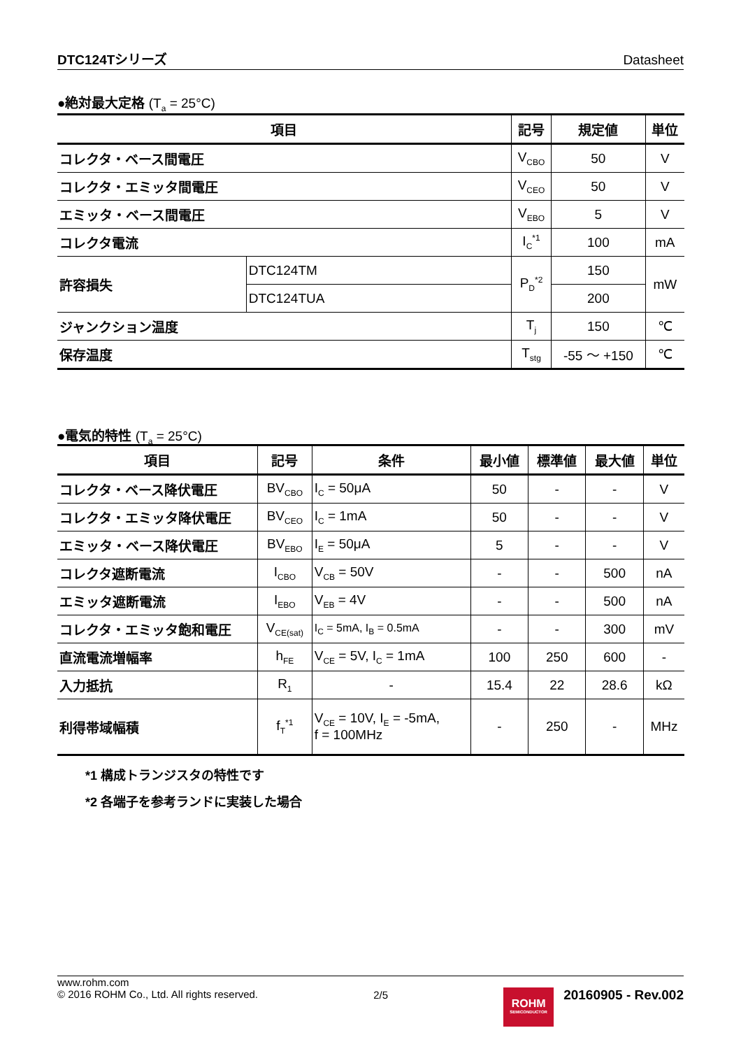DTC124Tシリーズ Datasheet
●絶対最大定格 (T<sub>a</sub> = 25°C)
| 項目 | | 記号 | 規定値 | 単位 |
| --- | --- | --- | --- | --- |
| コレクタ・ベース間電圧 | | V<sub>CBO</sub> | 50 | V |
| コレクタ・エミッタ間電圧 | | V<sub>CEO</sub> | 50 | V |
| エミッタ・ベース間電圧 | | V<sub>EBO</sub> | 5 | V |
| コレクタ電流 | | I<sub>C</sub><sup>*1</sup> | 100 | mA |
| 許容損失 | DTC124TM | P<sub>D</sub><sup>*2</sup> | 150 | mW |
| | DTC124TUA | | 200 | |
| ジャンクション温度 | | T<sub>j</sub> | 150 | ℃ |
| 保存温度 | | T<sub>stg</sub> | -55 ～ +150 | ℃ |
●電気的特性 (T<sub>a</sub> = 25°C)
| 項目 | 記号 | 条件 | 最小値 | 標準値 | 最大値 | 単位 |
| --- | --- | --- | --- | --- | --- | --- |
| コレクタ・ベース降伏電圧 | BV<sub>CBO</sub> | I<sub>C</sub> = 50μA | 50 | - | - | V |
| コレクタ・エミッタ降伏電圧 | BV<sub>CEO</sub> | I<sub>C</sub> = 1mA | 50 | - | - | V |
| エミッタ・ベース降伏電圧 | BV<sub>EBO</sub> | I<sub>E</sub> = 50μA | 5 | - | - | V |
| コレクタ遮断電流 | I<sub>CBO</sub> | V<sub>CB</sub> = 50V | - | - | 500 | nA |
| エミッタ遮断電流 | I<sub>EBO</sub> | V<sub>EB</sub> = 4V | - | - | 500 | nA |
| コレクタ・エミッタ飽和電圧 | V<sub>CE(sat)</sub> | I<sub>C</sub> = 5mA, I<sub>B</sub> = 0.5mA | - | - | 300 | mV |
| 直流電流増幅率 | h<sub>FE</sub> | V<sub>CE</sub> = 5V, I<sub>C</sub> = 1mA | 100 | 250 | 600 | - |
| 入力抵抗 | R<sub>1</sub> | - | 15.4 | 22 | 28.6 | kΩ |
| 利得帯域幅積 | f<sub>T</sub><sup>*1</sup> | V<sub>CE</sub> = 10V, I<sub>E</sub> = -5mA, f = 100MHz | - | 250 | - | MHz |
*1 構成トランジスタの特性です
*2 各端子を参考ランドに実装した場合
www.rohm.com
© 2016 ROHM Co., Ltd. All rights reserved.
2/5
ROHM
SEMICONDUCTOR
20160905 - Rev.002